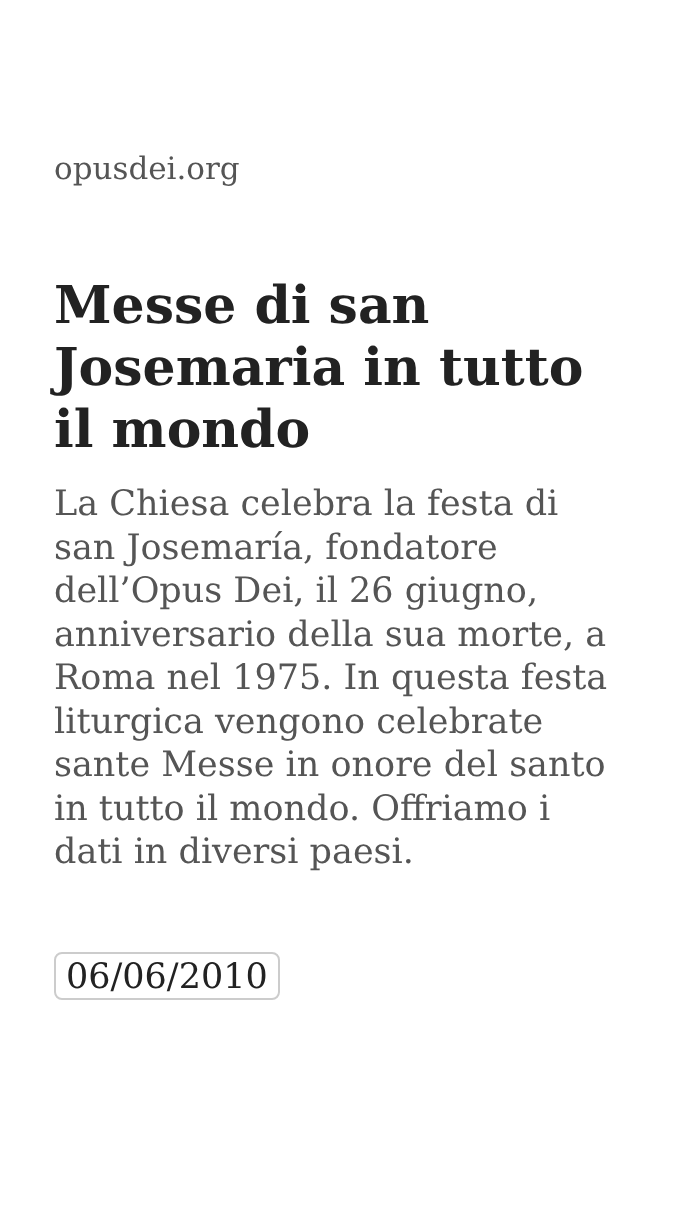opusdei.org
Messe di san Josemaria in tutto il mondo
La Chiesa celebra la festa di san Josemaría, fondatore dell’Opus Dei, il 26 giugno, anniversario della sua morte, a Roma nel 1975. In questa festa liturgica vengono celebrate sante Messe in onore del santo in tutto il mondo. Offriamo i dati in diversi paesi.
06/06/2010